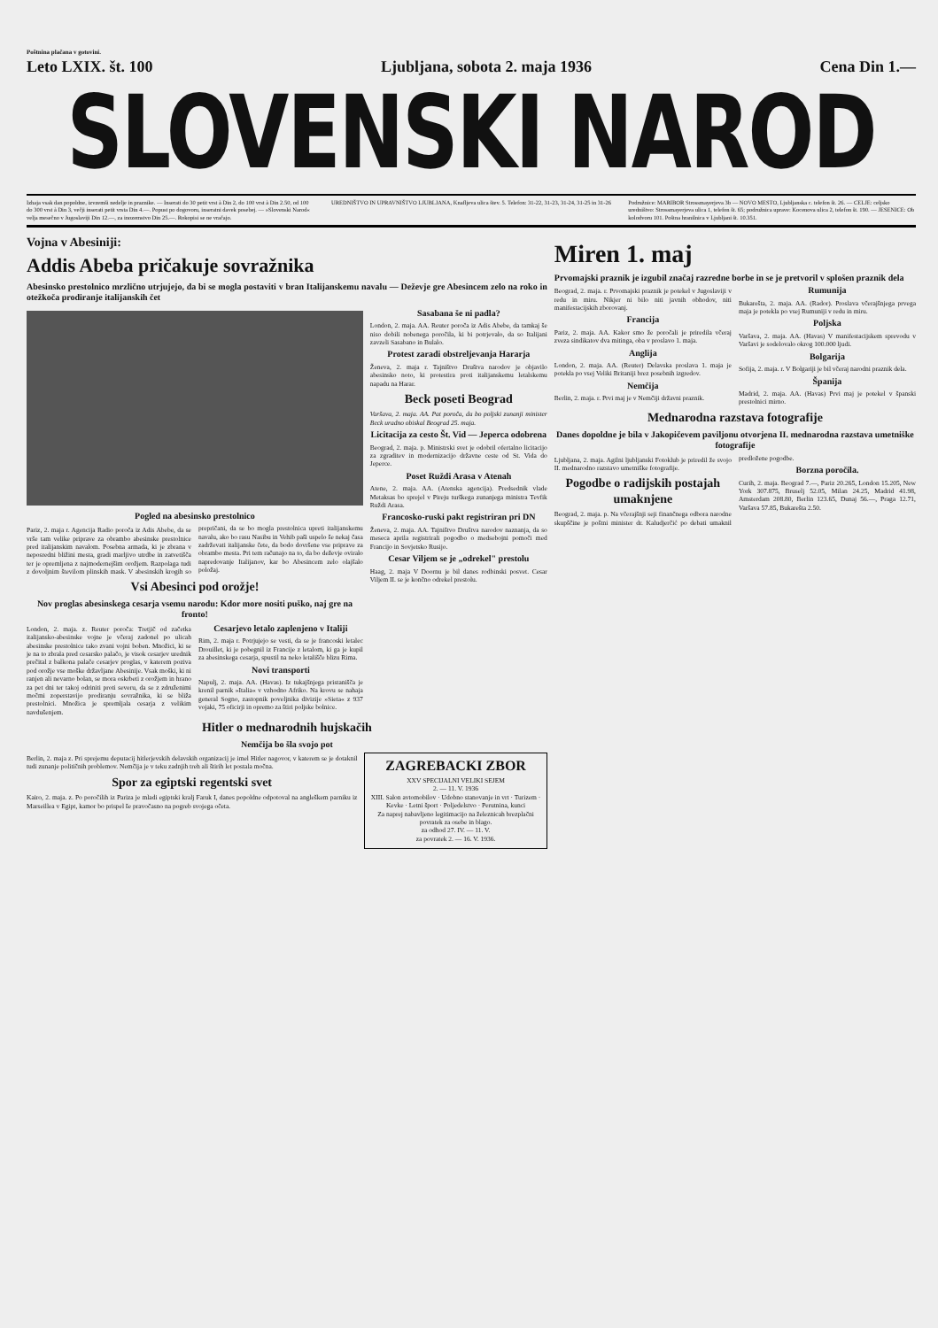Poštnina plačana v gotovini.
Leto LXIX. št. 100 Ljubljana, sobota 2. maja 1936 Cena Din 1.—
SLOVENSKI NAROD
Izhaja vsak dan popoldne, izvzemši nedelje in praznike. — Inserati do 30 petit vrst à Din 2, do 100 vrst à Din 2.50, od 100 do 300 vrst à Din 3, večji inserati petit vrsta Din 4.—. Popust po dogovoru, inseratni davek posebej. — »Slovenski Narod« velja mesečno v Jugoslaviji Din 12.—, za inozemstvo Din 25.—. Rokopisi se ne vračajo.
UREDNIŠTVO IN UPRAVNIŠTVO LJUBLJANA, Knafljeva ulica štev. 5. Telefon: 31-22, 31-23, 31-24, 31-25 in 31-26
Podružnice: MARIBOR Strossmayerjeva 3b — NOVO MESTO, Ljubljanska c. telefon št. 26. — CELJE: celjsko uredništvo: Strossmayerjeva ulica 1, telefon št. 65; podružnica uprave: Kocenova ulica 2, telefon št. 190. — JESENICE: Ob kolodvoru 101. Poštna hranilnica v Ljubljani št. 10.351.
Vojna v Abesiniji:
Addis Abeba pričakuje sovražnika
Abesinsko prestolnico mrzlično utrjujejo, da bi se mogla postaviti v bran Italijanskemu navalu — Deževje gre Abesincem zelo na roko in otežkoča prodiranje italijanskih čet
Pogled na abesinsko prestolnico
Pariz, 2. maja r. Agencija Radio poroča iz Adis Abebe, da se vrše tam velike priprave za obrambo abesinske prestolnice pred italijanskim navalom. Posebna armada, ki je zbrana v neposredni bližini mesta, gradi marljivo utrdbe in zatvetišča ter je opremljena z najmodernejšim orožjem. Razpolaga tudi z dovoljnim številom plinskih mask. V abesinskih krogih so prepričani, da se bo mogla prestolnica upreti italijanskemu navalu, ako bo rasu Nasibu in Vehib paši uspelo še nekaj časa zadrževati italijanske čete, da bodo dovršene vse priprave za obrambo mesta. Pri tem računajo na to, da bo deževje oviralo napredovanje Italijanov, kar bo Abesincem zelo olajšalo položaj.
Vsi Abesinci pod orožje!
Nov proglas abesinskega cesarja vsemu narodu: Kdor more nositi puško, naj gre na fronto!
London, 2. maja. z. Reuter poroča: Tretjič od začetka italijansko-abesinske vojne je včeraj zadonel po ulicah abesinske prestolnice tako zvani vojni boben. Množici, ki se je na to zbrala pred cesarsko palačo, je visok cesarjev urednik prečital z balkona palače cesarjev proglas, v katerem poziva pod orožje vse moške državljane Abesinije. Vsak moški, ki ni ranjen ali nevarno bolan, se mora oskrbeti z orožjem in hrano za pet dni ter takoj odriniti proti severu, da se z združenimi močmi zoperstavijo prodiranju sovražnika, ki se bliža prestolnici. Množica je spremljala cesarja z velikim navdušenjem.
Cesarjevo letalo zaplenjeno v Italiji
Rim, 2. maja r. Potrjujejo se vesti, da se je francoski letalec Drouillet, ki je pobegnil iz Francije z letalom, ki ga je kupil za abesinskega cesarja, spustil na neko letališče blizu Rima.
Novi transporti
Napulj, 2. maja. AA. (Havas). Iz tukajšnjega pristanišča je krenil parnik »Italia« v vzhodno Afriko. Na krovu se nahaja general Sogno, zastopnik poveljnika divizije »Sieta« z 937 vojaki, 75 oficirji in opremo za štiri poljske bolnice.
Sasabana še ni padla?
London, 2. maja. AA. Reuter poroča iz Adis Abebe, da tamkaj še niso dobili nobenega poročila, ki bi potrjevalo, da so Italijani zavzeli Sasabano in Bulalo.
Protest zaradi obstreljevanja Hararja
Ženeva, 2. maja r. Tajništvo Društva narodov je objavilo abesinsko noto, ki protestira proti italijanskemu letalskemu napadu na Harar.
Beck poseti Beograd
Varšava, 2. maja. AA. Pat poroča, da bo poljski zunanji minister Beck uradno obiskal Beograd 25. maja.
Licitacija za cesto Št. Vid — Jeperca odobrena
Beograd, 2. maja. p. Ministrski svet je odobril ofertalno licitacijo za zgraditev in modernizacijo državne ceste od St. Vida do Jeperce.
Poset Ruždi Arasa v Atenah
Atene, 2. maja. AA. (Atenska agencija). Predsednik vlade Metaksas bo sprejel v Pireju turškega zunanjega ministra Tevfik Ruždi Arasa.
Francosko-ruski pakt registriran pri DN
Ženeva, 2. maja. AA. Tajništvo Društva narodov naznanja, da so meseca aprila registrirali pogodbo o medsebojni pomoči med Francijo in Sovjetsko Rusijo.
Cesar Viljem se je „odrekel" prestolu
Haag, 2. maja V Doornu je bil danes rodbinski posvet. Cesar Viljem II. se je končno odrekel prestolu.
Hitler o mednarodnih hujskačih
Nemčija bo šla svojo pot
Berlin, 2. maja z. Pri sprejemu deputacij hitlerjevskih delavskih organizacij je imel Hitler nagovor, v katerem se je dotaknil tudi zunanje političnih problemov. Nemčija je v teku zadnjih treh ali štirih let postala močna.
Spor za egiptski regentski svet
Kairo, 2. maja. z. Po poročilih iz Pariza je mladi egiptski kralj Faruk I, danes popoldne odpotoval na angleškem parniku iz Marseillea v Egipt, kamor bo prispel še pravočasno na pogreb svojega očeta.
ZAGREBACKI ZBOR
XXV SPECIJALNI VELIKI SEJEM
2. — 11. V. 1936
XIII. Salon avtomobilov · Udobno stanovanje in vrt · Turizem · Kevke · Letni šport · Poljedelstvo · Perutnina, kunci
Za naprej nabavljeno legitimacijo na železnicah brezplačni povratek za osebe in blago.
za odhod 27. IV. — 11. V.
za povratek 2. — 16. V. 1936.
Miren 1. maj
Prvomajski praznik je izgubil značaj razredne borbe in se je pretvoril v splošen praznik dela
Beograd, 2. maja. r. Prvomajski praznik je potekel v Jugoslaviji v redu in miru. Nikjer ni bilo niti javnih obhodov, niti manifestacijskih zborovanj.
Francija
Pariz, 2. maja. AA. Kakor smo že poročali je priredila včeraj zveza sindikatov dva mitinga, oba v proslavo 1. maja.
Anglija
London, 2. maja. AA. (Reuter) Delavska proslava 1. maja je potekla po vsej Veliki Britaniji brez posebnih izgredov.
Nemčija
Berlin, 2. maja. r. Prvi maj je v Nemčiji državni praznik.
Rumunija
Bukarešta, 2. maja. AA. (Rador). Proslava včerajšnjega prvega maja je potekla po vsej Rumuniji v redu in miru.
Poljska
Varšava, 2. maja. AA. (Havas) V manifestacijskem sprevodu v Varšavi je sodelovalo okrog 100.000 ljudi.
Bolgarija
Sofija, 2. maja. r. V Bolgariji je bil včeraj narodni praznik dela.
Španija
Madrid, 2. maja. AA. (Havas) Prvi maj je potekel v španski prestolnici mirno.
Mednarodna razstava fotografije
Danes dopoldne je bila v Jakopičevem paviljonu otvorjena II. mednarodna razstava umetniške fotografije
Ljubljana, 2. maja. Agilni ljubljanski Fotoklub je priredil že svojo II. mednarodno razstavo umetniške fotografije.
Pogodbe o radijskih postajah umaknjene
Beograd, 2. maja. p. Na včerajšnji seji finančnega odbora narodne skupščine je poštni minister dr. Kaludjerčić po debati umaknil predložene pogodbe.
Borzna poročila.
Curih, 2. maja. Beograd 7.—, Pariz 20.265, London 15.205, New York 307.875, Bruselj 52.05, Milan 24.25, Madrid 41.98, Amsterdam 208.80, Berlin 123.65, Dunaj 56.—, Praga 12.71, Varšava 57.85, Bukarešta 2.50.